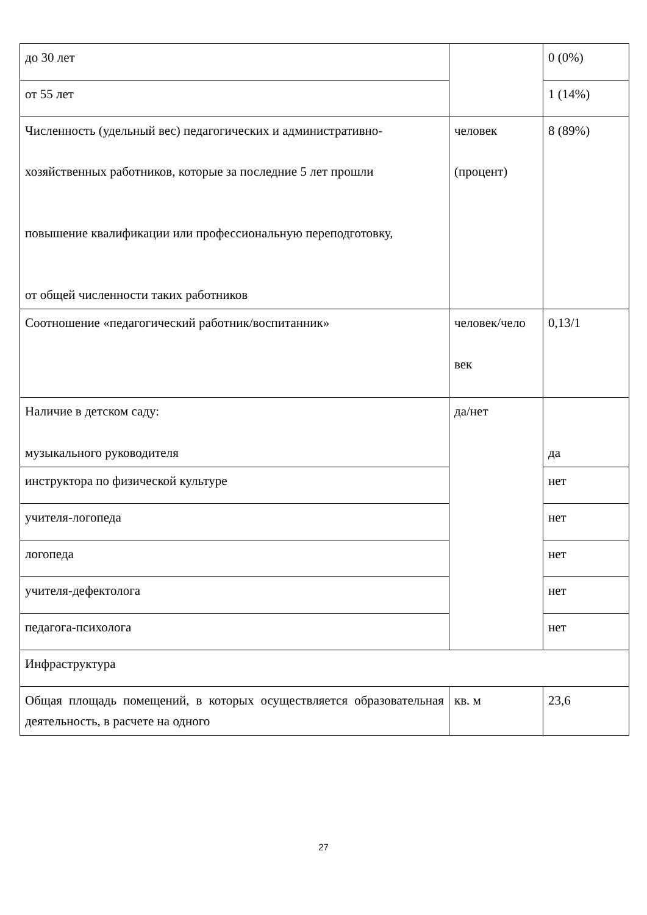| до 30 лет | | 0 (0%) |
| от 55 лет | | 1 (14%) |
| Численность (удельный вес) педагогических и административно- хозяйственных работников, которые за последние 5 лет прошли повышение квалификации или профессиональную переподготовку, от общей численности таких работников | человек (процент) | 8 (89%) |
| Соотношение «педагогический работник/воспитанник» | человек/чело век | 0,13/1 |
| Наличие в детском саду: музыкального руководителя | да/нет | да |
| инструктора по физической культуре | | нет |
| учителя-логопеда | | нет |
| логопеда | | нет |
| учителя-дефектолога | | нет |
| педагога-психолога | | нет |
| Инфраструктура | | |
| Общая площадь помещений, в которых осуществляется образовательная деятельность, в расчете на одного | кв. м | 23,6 |
27